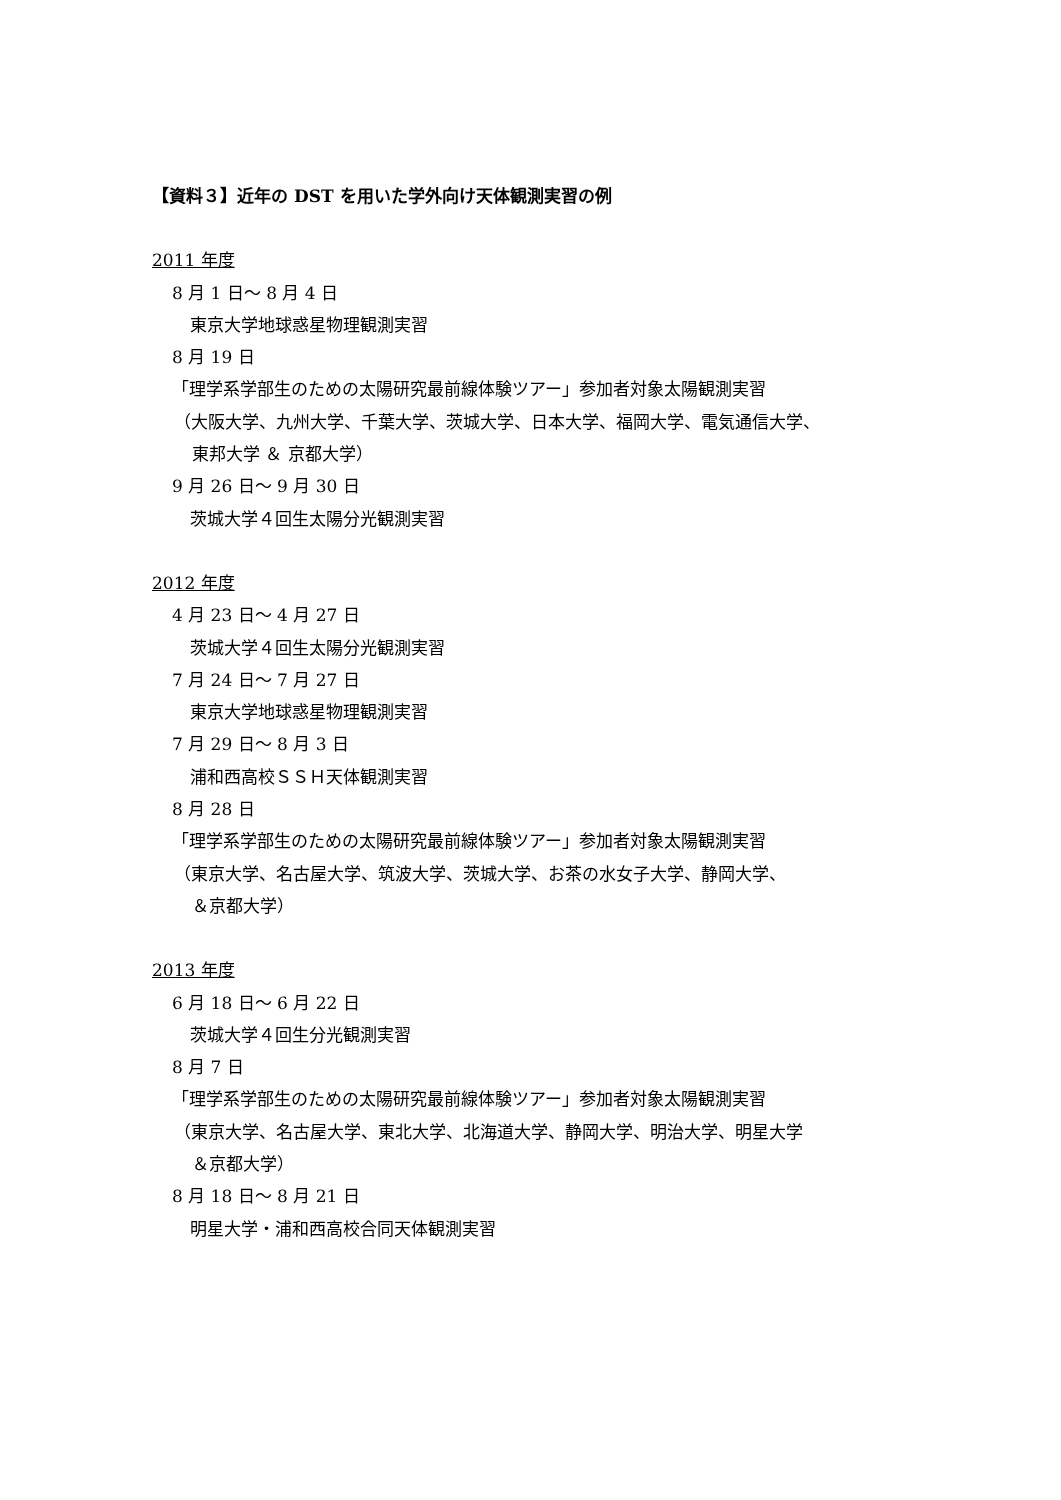【資料３】近年の DST を用いた学外向け天体観測実習の例
2011 年度
8 月 1 日～ 8 月 4 日
東京大学地球惑星物理観測実習
8 月 19 日
「理学系学部生のための太陽研究最前線体験ツアー」参加者対象太陽観測実習
（大阪大学、九州大学、千葉大学、茨城大学、日本大学、福岡大学、電気通信大学、
東邦大学 ＆ 京都大学）
9 月 26 日～ 9 月 30 日
茨城大学４回生太陽分光観測実習
2012 年度
4 月 23 日～ 4 月 27 日
茨城大学４回生太陽分光観測実習
7 月 24 日～ 7 月 27 日
東京大学地球惑星物理観測実習
7 月 29 日～ 8 月 3 日
浦和西高校ＳＳＨ天体観測実習
8 月 28 日
「理学系学部生のための太陽研究最前線体験ツアー」参加者対象太陽観測実習
（東京大学、名古屋大学、筑波大学、茨城大学、お茶の水女子大学、静岡大学、
＆京都大学）
2013 年度
6 月 18 日～ 6 月 22 日
茨城大学４回生分光観測実習
8 月 7 日
「理学系学部生のための太陽研究最前線体験ツアー」参加者対象太陽観測実習
（東京大学、名古屋大学、東北大学、北海道大学、静岡大学、明治大学、明星大学
＆京都大学）
8 月 18 日～ 8 月 21 日
明星大学・浦和西高校合同天体観測実習